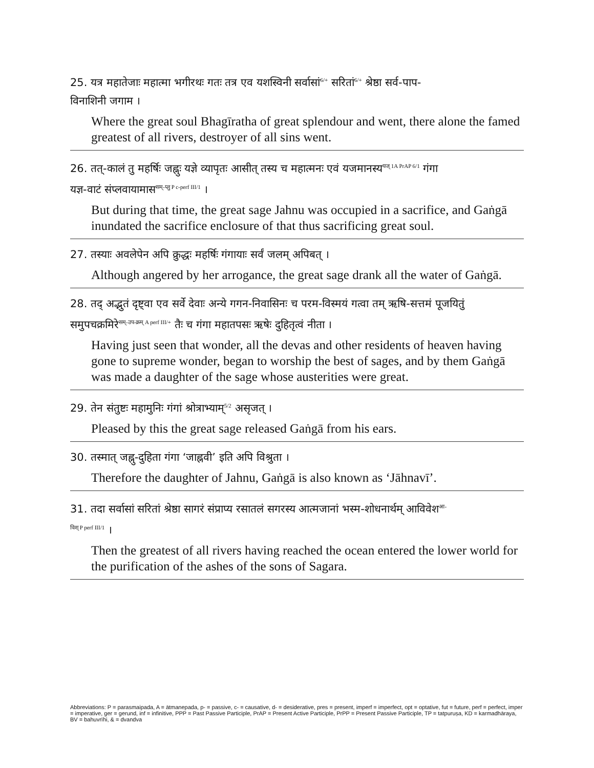25. यत्र महातेजाः महात्मा भगीरथः गतः तत्र एव यशस्विनी सर्वासां<sup>6/+</sup> सरितां<sup>6/+</sup> श्रेष्ठा सर्व-पाप-
विनाशिनी जगाम ।
Where the great soul Bhagīratha of great splendour and went, there alone the famed greatest of all rivers, destroyer of all sins went.
26. तत्-कालं तु महर्षिः जह्नुः यज्ञे व्यापृतः आसीत् तस्य च महात्मनः एवं यजमानस्य<sup>यज् 1A PrAP 6/1</sup> गंगा
यज्ञ-वाटं संप्लवायामास<sup>सम्-प्लु P c-perf III/1</sup> ।
But during that time, the great sage Jahnu was occupied in a sacrifice, and Gaṅgā inundated the sacrifice enclosure of that thus sacrificing great soul.
27. तस्याः अवलेपेन अपि क्रुद्धः महर्षिः गंगायाः सर्वं जलम् अपिबत् ।
Although angered by her arrogance, the great sage drank all the water of Gaṅgā.
28. तद् अद्भुतं दृष्ट्वा एव सर्वे देवाः अन्ये गगन-निवासिनः च परम-विस्मयं गत्वा तम् ऋषि-सत्तमं पूजयितुं
समुपचक्रमिरे<sup>सम्-उप-क्रम् A perf III/+</sup> तैः च गंगा महातपसः ऋषेः दुहितृत्वं नीता ।
Having just seen that wonder, all the devas and other residents of heaven having gone to supreme wonder, began to worship the best of sages, and by them Gaṅgā was made a daughter of the sage whose austerities were great.
29. तेन संतुष्टः महामुनिः गंगां श्रोत्राभ्याम्<sup>5/2</sup> असृजत् ।
Pleased by this the great sage released Gaṅgā from his ears.
30. तस्मात् जह्नु-दुहिता गंगा ‘जाह्नवी’ इति अपि विश्रुता ।
Therefore the daughter of Jahnu, Gaṅgā is also known as ‘Jāhnavī’.
31. तदा सर्वासां सरितां श्रेष्ठा सागरं संप्राप्य रसातलं सगरस्य आत्मजानां भस्म-शोधनार्थम् आविवेश<sup>आ- विश् P perf III/1</sup> ।
Then the greatest of all rivers having reached the ocean entered the lower world for the purification of the ashes of the sons of Sagara.
Abbreviations: P = parasmaipada, A = ātmanepada, p- = passive, c- = causative, d- = desiderative, pres = present, imperf = imperfect, opt = optative, fut = future, perf = perfect, imper = imperative, ger = gerund, inf = infinitive, PPP = Past Passive Participle, PrAP = Present Active Participle, PrPP = Present Passive Participle, TP = tatpuruṣa, KD = karmadhāraya, BV = bahuvrīhi, & = dvandva